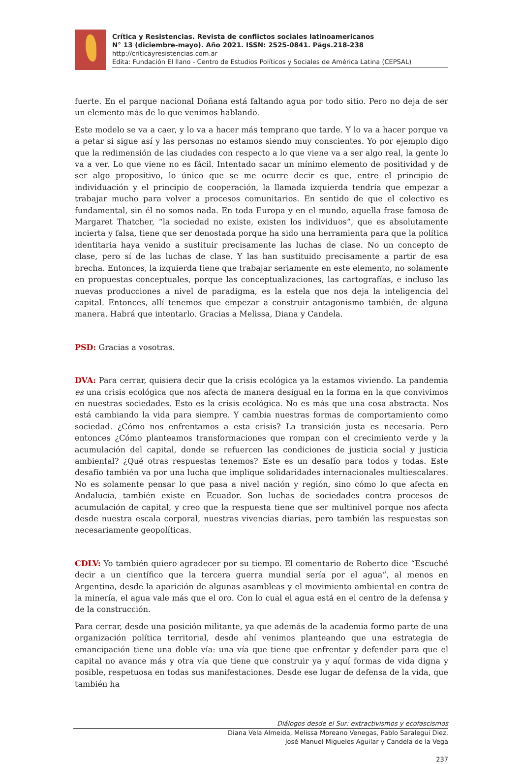Crítica y Resistencias. Revista de conflictos sociales latinoamericanos
N° 13 (diciembre-mayo). Año 2021. ISSN: 2525-0841. Págs.218-238
http://criticayresistencias.com.ar
Edita: Fundación El llano - Centro de Estudios Políticos y Sociales de América Latina (CEPSAL)
fuerte. En el parque nacional Doñana está faltando agua por todo sitio. Pero no deja de ser un elemento más de lo que venimos hablando.
Este modelo se va a caer, y lo va a hacer más temprano que tarde. Y lo va a hacer porque va a petar si sigue así y las personas no estamos siendo muy conscientes. Yo por ejemplo digo que la redimensión de las ciudades con respecto a lo que viene va a ser algo real, la gente lo va a ver. Lo que viene no es fácil. Intentado sacar un mínimo elemento de positividad y de ser algo propositivo, lo único que se me ocurre decir es que, entre el principio de individuación y el principio de cooperación, la llamada izquierda tendría que empezar a trabajar mucho para volver a procesos comunitarios. En sentido de que el colectivo es fundamental, sin él no somos nada. En toda Europa y en el mundo, aquella frase famosa de Margaret Thatcher, “la sociedad no existe, existen los individuos”, que es absolutamente incierta y falsa, tiene que ser denostada porque ha sido una herramienta para que la política identitaria haya venido a sustituir precisamente las luchas de clase. No un concepto de clase, pero sí de las luchas de clase. Y las han sustituido precisamente a partir de esa brecha. Entonces, la izquierda tiene que trabajar seriamente en este elemento, no solamente en propuestas conceptuales, porque las conceptualizaciones, las cartografías, e incluso las nuevas producciones a nivel de paradigma, es la estela que nos deja la inteligencia del capital. Entonces, allí tenemos que empezar a construir antagonismo también, de alguna manera. Habrá que intentarlo. Gracias a Melissa, Diana y Candela.
PSD: Gracias a vosotras.
DVA: Para cerrar, quisiera decir que la crisis ecológica ya la estamos viviendo. La pandemia es una crisis ecológica que nos afecta de manera desigual en la forma en la que convivimos en nuestras sociedades. Esto es la crisis ecológica. No es más que una cosa abstracta. Nos está cambiando la vida para siempre. Y cambia nuestras formas de comportamiento como sociedad. ¿Cómo nos enfrentamos a esta crisis? La transición justa es necesaria. Pero entonces ¿Cómo planteamos transformaciones que rompan con el crecimiento verde y la acumulación del capital, donde se refuercen las condiciones de justicia social y justicia ambiental? ¿Qué otras respuestas tenemos? Este es un desafío para todos y todas. Este desafío también va por una lucha que implique solidaridades internacionales multiescalares. No es solamente pensar lo que pasa a nivel nación y región, sino cómo lo que afecta en Andalucía, también existe en Ecuador. Son luchas de sociedades contra procesos de acumulación de capital, y creo que la respuesta tiene que ser multinivel porque nos afecta desde nuestra escala corporal, nuestras vivencias diarias, pero también las respuestas son necesariamente geopolíticas.
CDLV: Yo también quiero agradecer por su tiempo. El comentario de Roberto dice “Escuché decir a un científico que la tercera guerra mundial sería por el agua”, al menos en Argentina, desde la aparición de algunas asambleas y el movimiento ambiental en contra de la minería, el agua vale más que el oro. Con lo cual el agua está en el centro de la defensa y de la construcción.
Para cerrar, desde una posición militante, ya que además de la academia formo parte de una organización política territorial, desde ahí venimos planteando que una estrategia de emancipación tiene una doble vía: una vía que tiene que enfrentar y defender para que el capital no avance más y otra vía que tiene que construir ya y aquí formas de vida digna y posible, respetuosa en todas sus manifestaciones. Desde ese lugar de defensa de la vida, que también ha
Diálogos desde el Sur: extractivismos y ecofascismos
Diana Vela Almeida, Melissa Moreano Venegas, Pablo Saralegui Diez,
José Manuel Migueles Aguilar y Candela de la Vega
237